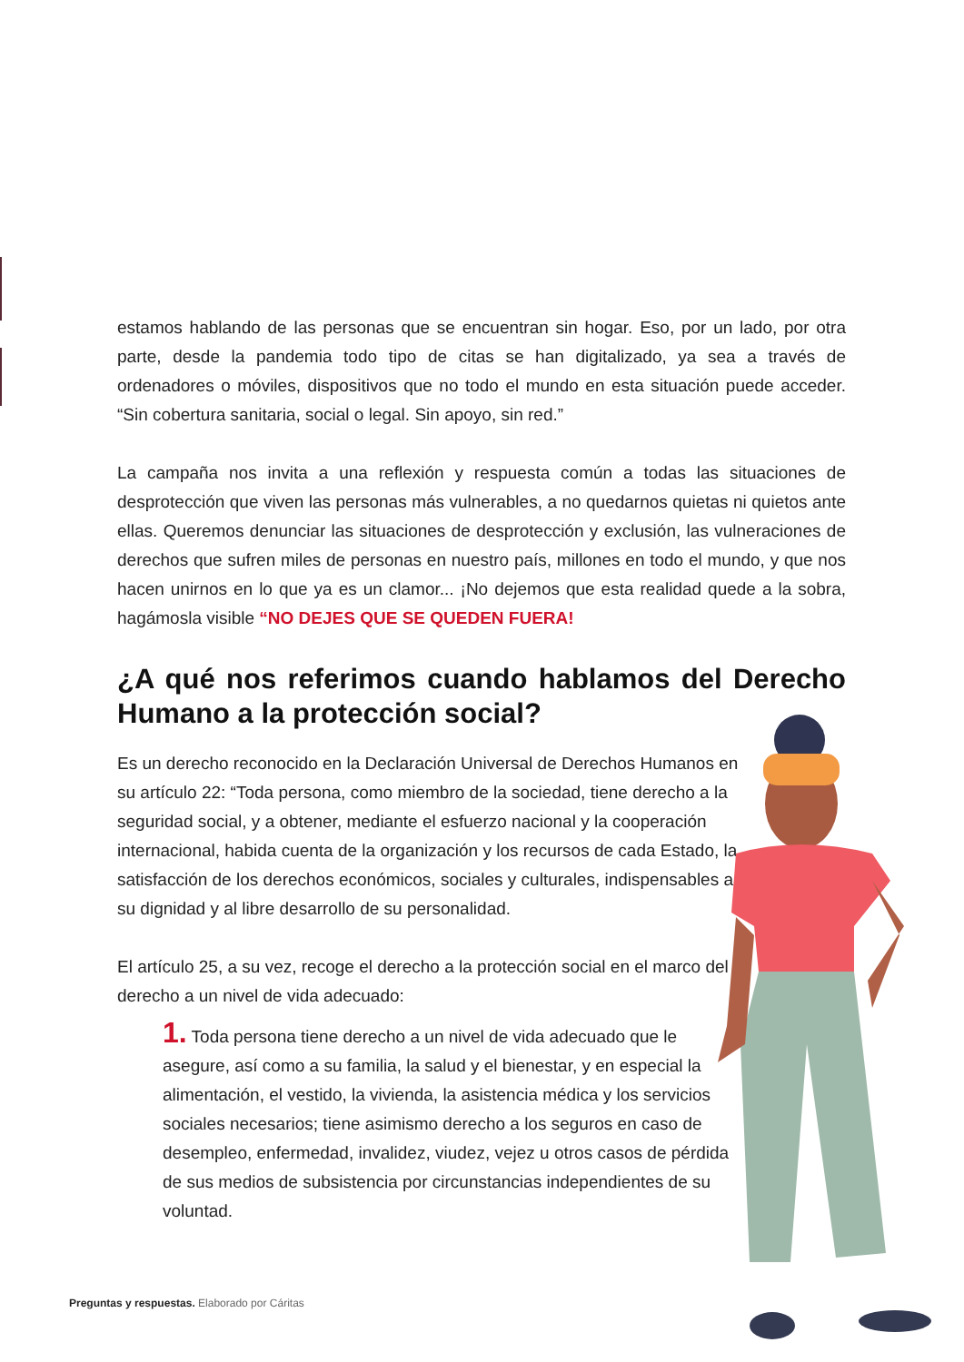estamos hablando de las personas que se encuentran sin hogar. Eso, por un lado, por otra parte, desde la pandemia todo tipo de citas se han digitalizado, ya sea a través de ordenadores o móviles, dispositivos que no todo el mundo en esta situación puede acceder. “Sin cobertura sanitaria, social o legal. Sin apoyo, sin red.”
La campaña nos invita a una reflexión y respuesta común a todas las situaciones de desprotección que viven las personas más vulnerables, a no quedarnos quietas ni quietos ante ellas. Queremos denunciar las situaciones de desprotección y exclusión, las vulneraciones de derechos que sufren miles de personas en nuestro país, millones en todo el mundo, y que nos hacen unirnos en lo que ya es un clamor... ¡No dejemos que esta realidad quede a la sobra, hagámosla visible “NO DEJES QUE SE QUEDEN FUERA!
¿A qué nos referimos cuando hablamos del Derecho Humano a la protección social?
Es un derecho reconocido en la Declaración Universal de Derechos Humanos en su artículo 22: “Toda persona, como miembro de la sociedad, tiene derecho a la seguridad social, y a obtener, mediante el esfuerzo nacional y la cooperación internacional, habida cuenta de la organización y los recursos de cada Estado, la satisfacción de los derechos económicos, sociales y culturales, indispensables a su dignidad y al libre desarrollo de su personalidad.
El artículo 25, a su vez, recoge el derecho a la protección social en el marco del derecho a un nivel de vida adecuado:
1. Toda persona tiene derecho a un nivel de vida adecuado que le asegure, así como a su familia, la salud y el bienestar, y en especial la alimentación, el vestido, la vivienda, la asistencia médica y los servicios sociales necesarios; tiene asimismo derecho a los seguros en caso de desempleo, enfermedad, invalidez, viudez, vejez u otros casos de pérdida de sus medios de subsistencia por circunstancias independientes de su voluntad.
Preguntas y respuestas. Elaborado por Cáritas